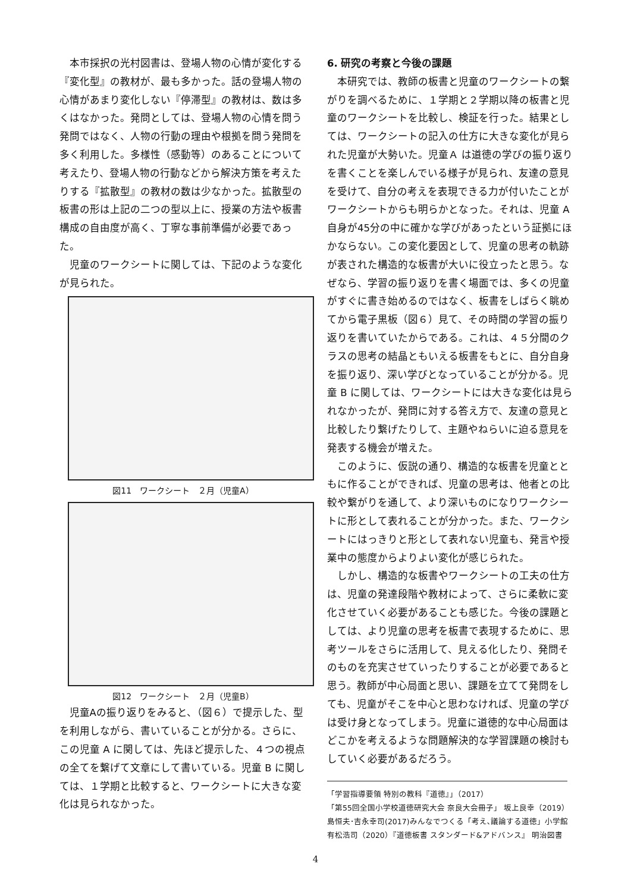本市採択の光村図書は、登場人物の心情が変化する『変化型』の教材が、最も多かった。話の登場人物の心情があまり変化しない『停滞型』の教材は、数は多くはなかった。発問としては、登場人物の心情を問う発問ではなく、人物の行動の理由や根拠を問う発問を多く利用した。多様性（感動等）のあることについて考えたり、登場人物の行動などから解決方策を考えたりする『拡散型』の教材の数は少なかった。拡散型の板書の形は上記の二つの型以上に、授業の方法や板書構成の自由度が高く、丁寧な事前準備が必要であった。
児童のワークシートに関しては、下記のような変化が見られた。
図11　ワークシート　２月（児童A）
図12　ワークシート　２月（児童B）
児童Aの振り返りをみると、（図６）で提示した、型を利用しながら、書いていることが分かる。さらに、この児童 A に関しては、先ほど提示した、４つの視点の全てを繋げて文章にして書いている。児童 B に関しては、１学期と比較すると、ワークシートに大きな変化は見られなかった。
6. 研究の考察と今後の課題
本研究では、教師の板書と児童のワークシートの繋がりを調べるために、１学期と２学期以降の板書と児童のワークシートを比較し、検証を行った。結果としては、ワークシートの記入の仕方に大きな変化が見られた児童が大勢いた。児童Ａ は道徳の学びの振り返りを書くことを楽しんでいる様子が見られ、友達の意見を受けて、自分の考えを表現できる力が付いたことがワークシートからも明らかとなった。それは、児童 A 自身が45分の中に確かな学びがあったという証拠にほかならない。この変化要因として、児童の思考の軌跡が表された構造的な板書が大いに役立ったと思う。なぜなら、学習の振り返りを書く場面では、多くの児童がすぐに書き始めるのではなく、板書をしばらく眺めてから電子黒板（図６）見て、その時間の学習の振り返りを書いていたからである。これは、４５分間のクラスの思考の結晶ともいえる板書をもとに、自分自身を振り返り、深い学びとなっていることが分かる。児童 B に関しては、ワークシートには大きな変化は見られなかったが、発問に対する答え方で、友達の意見と比較したり繋げたりして、主題やねらいに迫る意見を発表する機会が増えた。
このように、仮説の通り、構造的な板書を児童とともに作ることができれば、児童の思考は、他者との比較や繋がりを通して、より深いものになりワークシートに形として表れることが分かった。また、ワークシートにはっきりと形として表れない児童も、発言や授業中の態度からよりよい変化が感じられた。
しかし、構造的な板書やワークシートの工夫の仕方は、児童の発達段階や教材によって、さらに柔軟に変化させていく必要があることも感じた。今後の課題としては、より児童の思考を板書で表現するために、思考ツールをさらに活用して、見える化したり、発問そのものを充実させていったりすることが必要であると思う。教師が中心局面と思い、課題を立てて発問をしても、児童がそこを中心と思わなければ、児童の学びは受け身となってしまう。児童に道徳的な中心局面はどこかを考えるような問題解決的な学習課題の検討もしていく必要があるだろう。
「学習指導要領 特別の教科『道徳』」（2017）
「第55回全国小学校道徳研究大会 奈良大会冊子」 坂上良幸（2019）
島恒夫･吉永幸司(2017)みんなでつくる「考え､議論する道徳」小学館
有松浩司（2020）『道徳板書 スタンダード&アドバンス』 明治図書
4